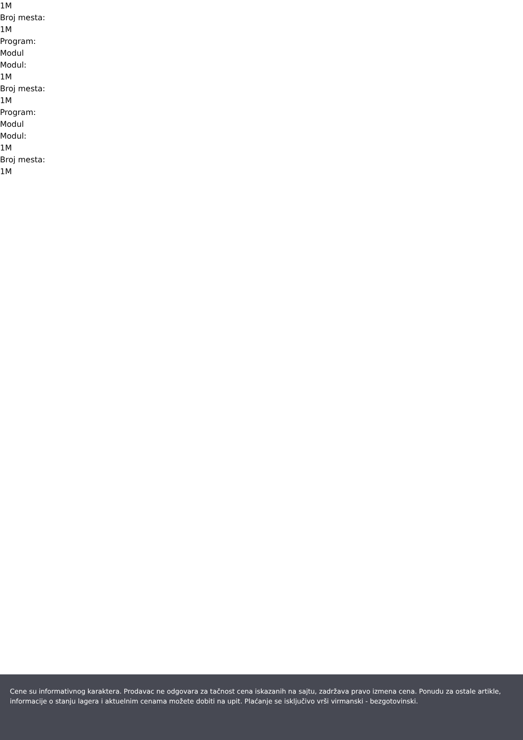1M
Broj mesta:
1M
Program:
Modul
Modul:
1M
Broj mesta:
1M
Program:
Modul
Modul:
1M
Broj mesta:
1M
Cene su informativnog karaktera. Prodavac ne odgovara za tačnost cena iskazanih na sajtu, zadržava pravo izmena cena. Ponudu za ostale artikle, informacije o stanju lagera i aktuelnim cenama možete dobiti na upit. Plaćanje se isključivo vrši virmanski - bezgotovinski.